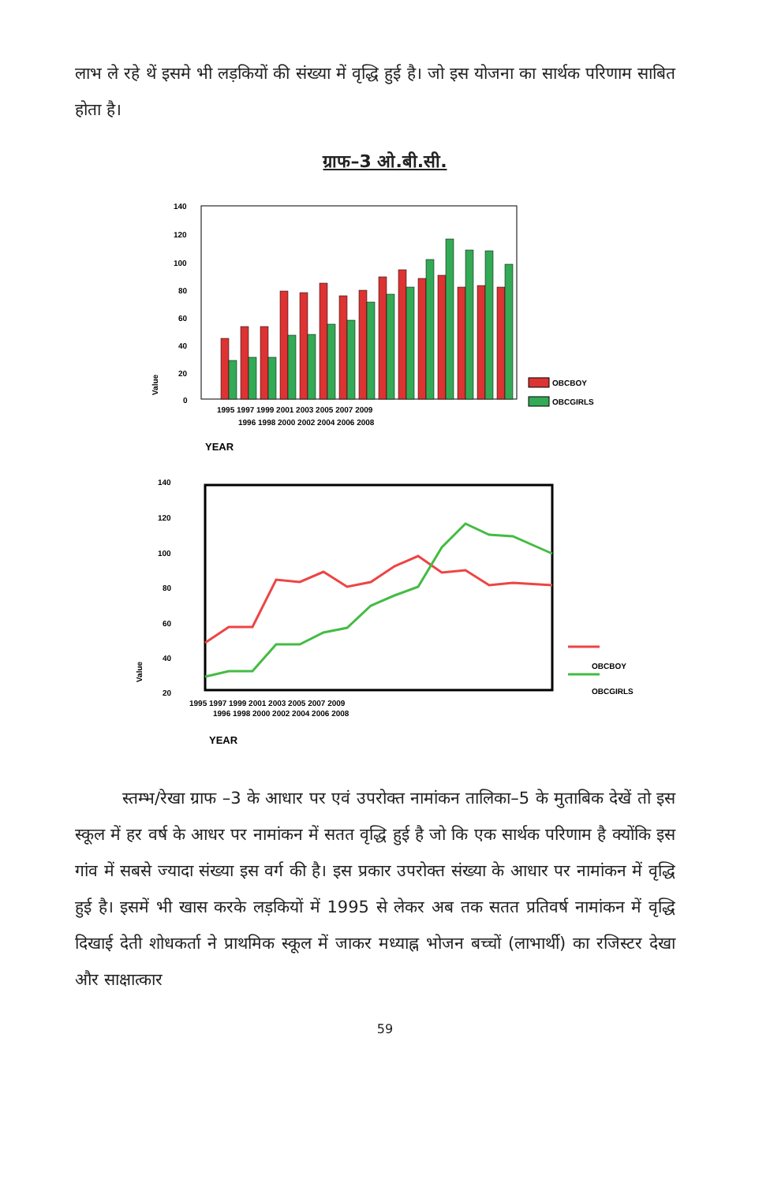लाभ ले रहे थें इसमे भी लड़कियों की संख्या में वृद्धि हुई है। जो इस योजना का सार्थक परिणाम साबित होता है।
ग्राफ–3 ओ.बी.सी.
140
120
100
80
60
40
20
0
Value
OBCBOY
OBCGIRLS
1995 1997 1999 2001 2003 2005 2007 2009
1996 1998 2000 2002 2004 2006 2008
YEAR
140
120
100
80
60
40
20
Value
OBCBOY
OBCGIRLS
1995 1997 1999 2001 2003 2005 2007 2009
1996 1998 2000 2002 2004 2006 2008
YEAR
स्तम्भ/रेखा ग्राफ –3 के आधार पर एवं उपरोक्त नामांकन तालिका–5 के मुताबिक देखें तो इस स्कूल में हर वर्ष के आधर पर नामांकन में सतत वृद्धि हुई है जो कि एक सार्थक परिणाम है क्योंकि इस गांव में सबसे ज्यादा संख्या इस वर्ग की है। इस प्रकार उपरोक्त संख्या के आधार पर नामांकन में वृद्धि हुई है। इसमें भी खास करके लड़कियों में 1995 से लेकर अब तक सतत प्रतिवर्ष नामांकन में वृद्धि दिखाई देती शोधकर्ता ने प्राथमिक स्कूल में जाकर मध्याह्न भोजन बच्चों (लाभार्थी) का रजिस्टर देखा और साक्षात्कार
59